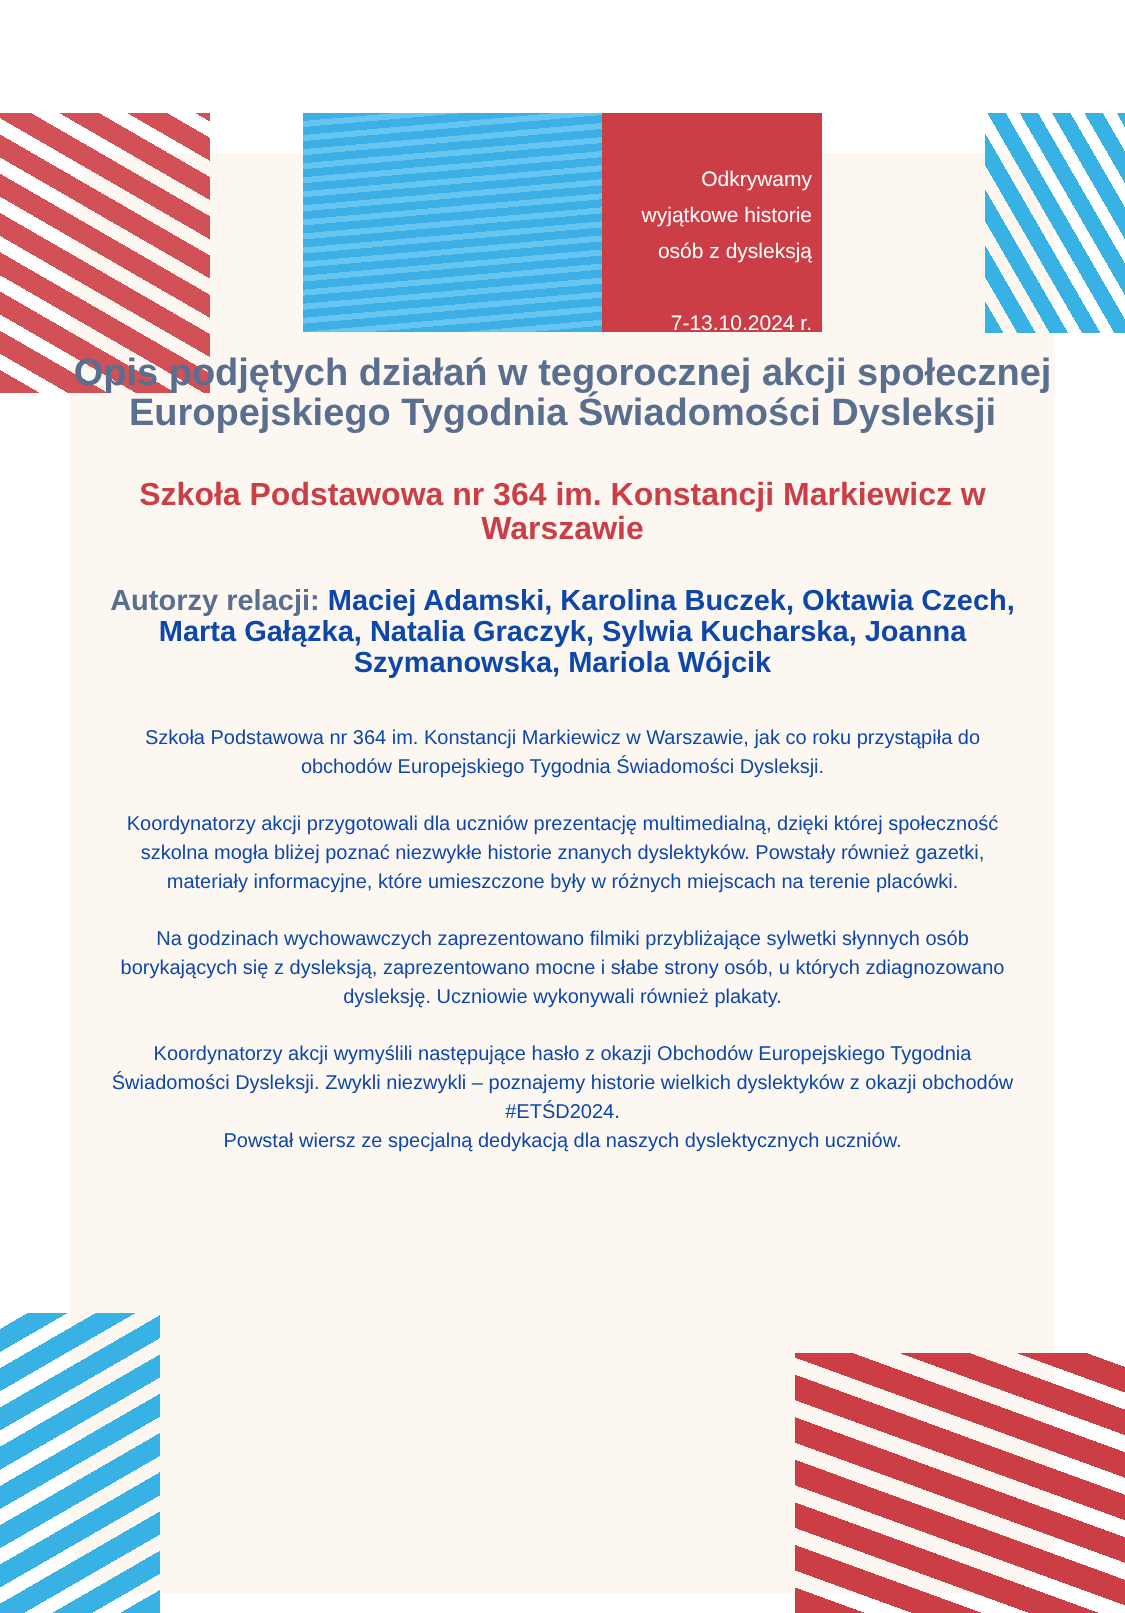Odkrywamy
wyjątkowe historie
osób z dysleksją
7-13.10.2024 r.
Opis podjętych działań w tegorocznej akcji społecznej Europejskiego Tygodnia Świadomości Dysleksji
Szkoła Podstawowa nr 364 im. Konstancji Markiewicz w Warszawie
Autorzy relacji: Maciej Adamski, Karolina Buczek, Oktawia Czech, Marta Gałązka, Natalia Graczyk, Sylwia Kucharska, Joanna Szymanowska, Mariola Wójcik
Szkoła Podstawowa nr 364 im. Konstancji Markiewicz w Warszawie, jak co roku przystąpiła do obchodów Europejskiego Tygodnia Świadomości Dysleksji.
Koordynatorzy akcji przygotowali dla uczniów prezentację multimedialną, dzięki której społeczność szkolna mogła bliżej poznać niezwykłe historie znanych dyslektyków. Powstały również gazetki, materiały informacyjne, które umieszczone były w różnych miejscach na terenie placówki.
Na godzinach wychowawczych zaprezentowano filmiki przybliżające sylwetki słynnych osób borykających się z dysleksją, zaprezentowano mocne i słabe strony osób, u których zdiagnozowano dysleksję. Uczniowie wykonywali również plakaty.
Koordynatorzy akcji wymyślili następujące hasło z okazji Obchodów Europejskiego Tygodnia Świadomości Dysleksji. Zwykli niezwykli – poznajemy historie wielkich dyslektyków z okazji obchodów #ETŚD2024.
Powstał wiersz ze specjalną dedykacją dla naszych dyslektycznych uczniów.